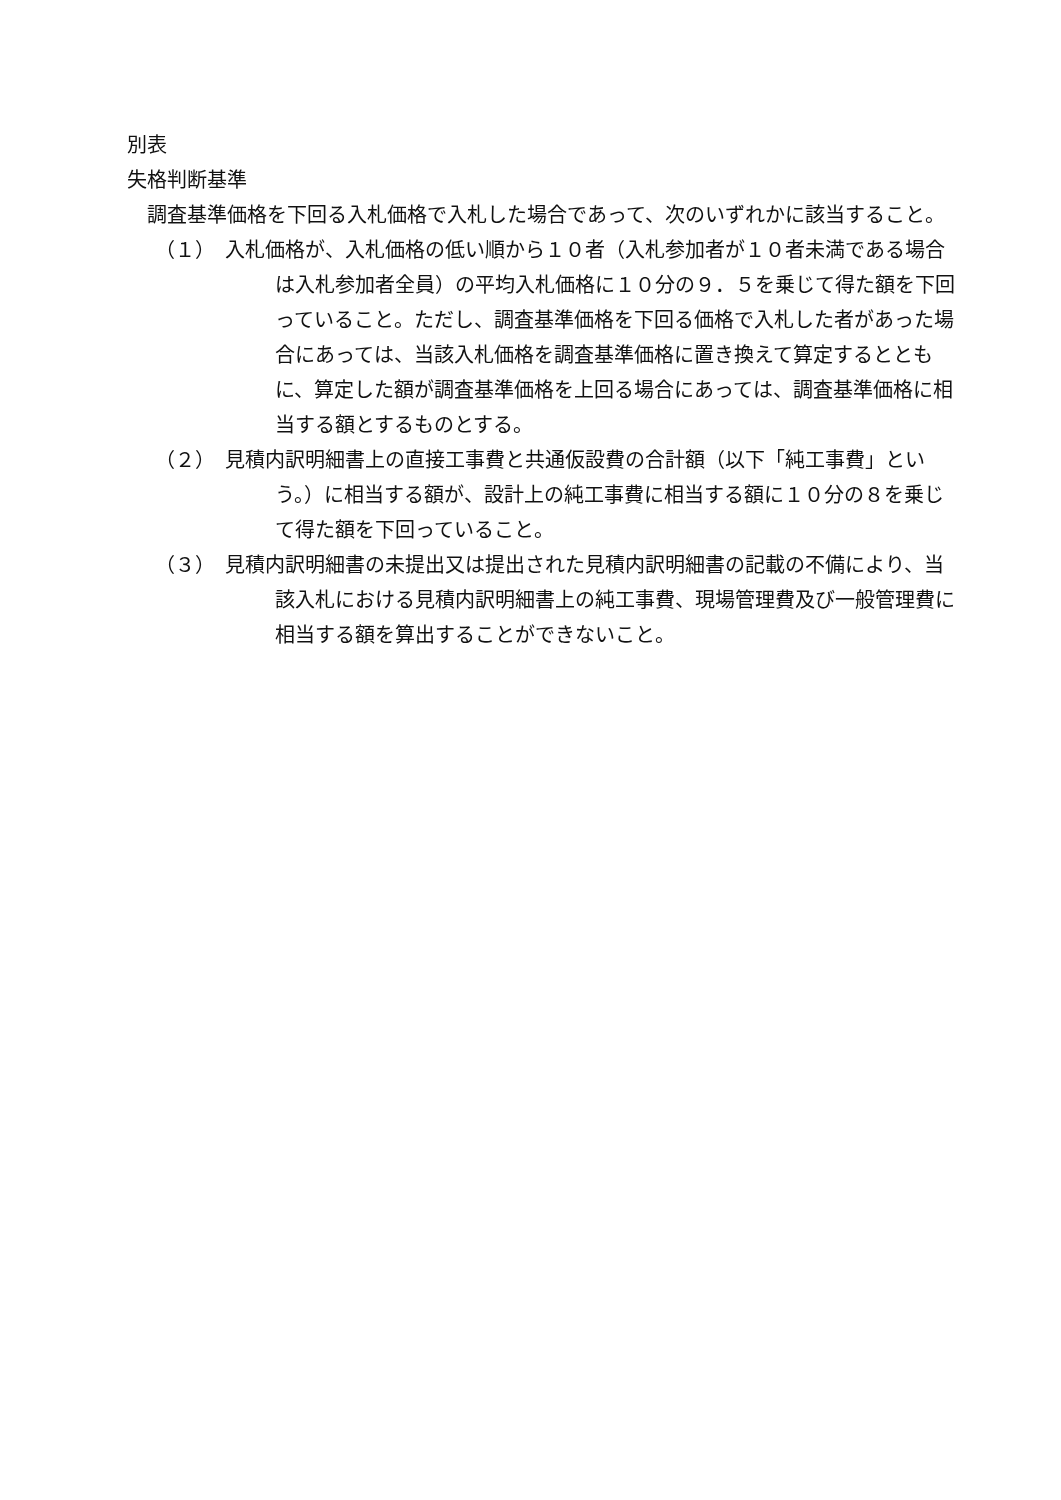別表
失格判断基準
　調査基準価格を下回る入札価格で入札した場合であって、次のいずれかに該当すること。
（１）　入札価格が、入札価格の低い順から１０者（入札参加者が１０者未満である場合は入札参加者全員）の平均入札価格に１０分の９．５を乗じて得た額を下回っていること。ただし、調査基準価格を下回る価格で入札した者があった場合にあっては、当該入札価格を調査基準価格に置き換えて算定するとともに、算定した額が調査基準価格を上回る場合にあっては、調査基準価格に相当する額とするものとする。
（２）　見積内訳明細書上の直接工事費と共通仮設費の合計額（以下「純工事費」という。）に相当する額が、設計上の純工事費に相当する額に１０分の８を乗じて得た額を下回っていること。
（３）　見積内訳明細書の未提出又は提出された見積内訳明細書の記載の不備により、当該入札における見積内訳明細書上の純工事費、現場管理費及び一般管理費に相当する額を算出することができないこと。